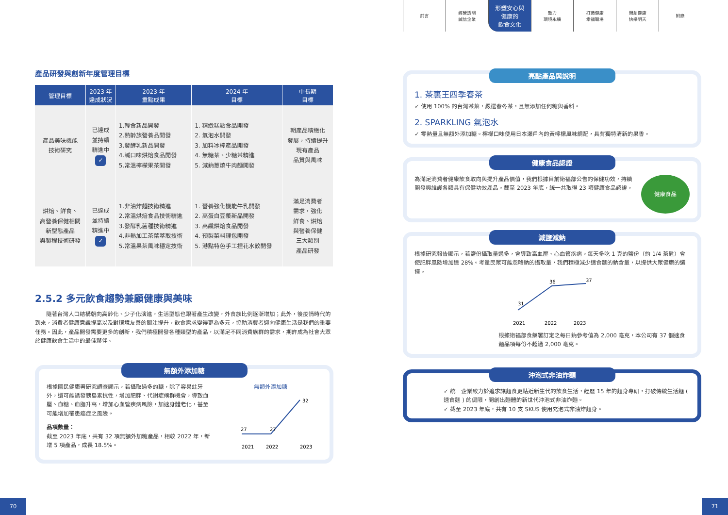產品研發與創新年度管理目標
| 管理目標 | 2023 年 達成狀況 | 2023 年 重點成果 | 2024 年 目標 | 中長期 目標 |
| --- | --- | --- | --- | --- |
| 產品美味機能 技術研究 | 已達成 並持續 精進中 ✓ | 1.輕食新品開發 2.熟齡族營養品開發 3.發酵乳新品開發 4.鹹口味烘焙食品開發 5.常溫檸檬果茶開發 | 1. 精緻糕點食品開發 2. 氣泡水開發 3. 加料冰棒產品開發 4. 無糖茶、少糖茶精進 5. 減鈉蔥燒牛肉麵開發 | 朝產品精緻化 發展，持續提升 現有產品 品質與風味 |
| 烘焙、鮮食、 高營養保健相關 新型態產品 與製程技術研發 | 已達成 並持續 精進中 ✓ | 1.非油炸麵技術精進 2.常溫烘焙食品技術精進 3.發酵乳菌種技術精進 4.非熱加工茶葉萃取技術 5.常溫果茶風味穩定技術 | 1. 營養強化機能牛乳開發 2. 高蛋白豆漿新品開發 3. 高纖烘焙食品開發 4. 預製菜料理包開發 5. 港點特色手工捏花水餃開發 | 滿足消費者 需求，強化 鮮食、烘焙 與營養保健 三大類別 產品研發 |
2.5.2 多元飲食趨勢兼顧健康與美味
　　隨著台灣人口結構朝向高齡化、少子化演進，生活型態也跟著產生改變，外食族比例逐漸增加；此外，後疫情時代的到來，消費者健康意識提高以及對環境友善的關注提升，飲食需求變得更為多元，協助消費者迎向健康生活是我們的重要任務。因此，產品開發需要更多的創新，我們積極開發各種類型的產品，以滿足不同消費族群的需求，期許成為社會大眾於健康飲食生活中的最佳夥伴。
無額外添加糖
根據國民健康署研究調查顯示，若攝取過多的糖，除了容易蛀牙外，還可能誘發胰島素抗性，增加肥胖、代謝症候群機會，導致血壓、血糖、血脂升高，增加心血管疾病風險，加速身體老化，甚至可能增加罹患癌症之風險。
品項數量：
截至 2023 年底，共有 32 項無額外加糖產品，相較 2022 年，新增 5 項產品，成長 18.5%。
無額外添加糖
27
27
32
2021
2022
2023
前言 經營透明
誠信企業
形塑安心與
健康的
飲食文化
致力
環境永續
打造健康
幸福職場
開創健康
快樂明天
附錄
亮點產品與說明
1. 茶裏王四季春茶
✓ 使用 100% 的台灣茶葉，嚴選春冬茶，且無添加任何糖與香料。
2. SPARKLING 氣泡水
✓ 零熱量且無額外添加糖。檸檬口味使用日本瀨戶內的黃檸檬風味調配，具有獨特清新的果香。
健康食品認證
為滿足消費者健康飲食取向與提升產品價值，我們根據目前衛福部公告的保健功效，持續開發與維護各類具有保健功效產品。截至 2023 年底，統一共取得 23 項健康食品認證。
健康食品
減鹽減鈉
根據研究報告顯示，若鹽份攝取量過多，會導致高血壓、心血管疾病。每天多吃 1 克的鹽份（約 1/4 茶匙）會使肥胖風險增加達 28%。考量民眾可能忽略鈉的攝取量，我們積極減少速食麵的鈉含量，以提供大眾健康的選擇。
31
36
37
2021
2022
2023
根據衛福部食藥署訂定之每日鈉參考值為 2,000 毫克，本公司有 37 個速食麵品項每份不超過 2,000 毫克。
沖泡式非油炸麵
✓ 統一企業致力於追求讓麵食更貼近新生代的飲食生活，經歷 15 年的麵身專研，打破傳統生活麵 ( 速食麵 ) 的侷限，開創出麵體的新世代沖泡式非油炸麵。
✓ 截至 2023 年底，共有 10 支 SKUS 使用充泡式非油炸麵身。
70 71